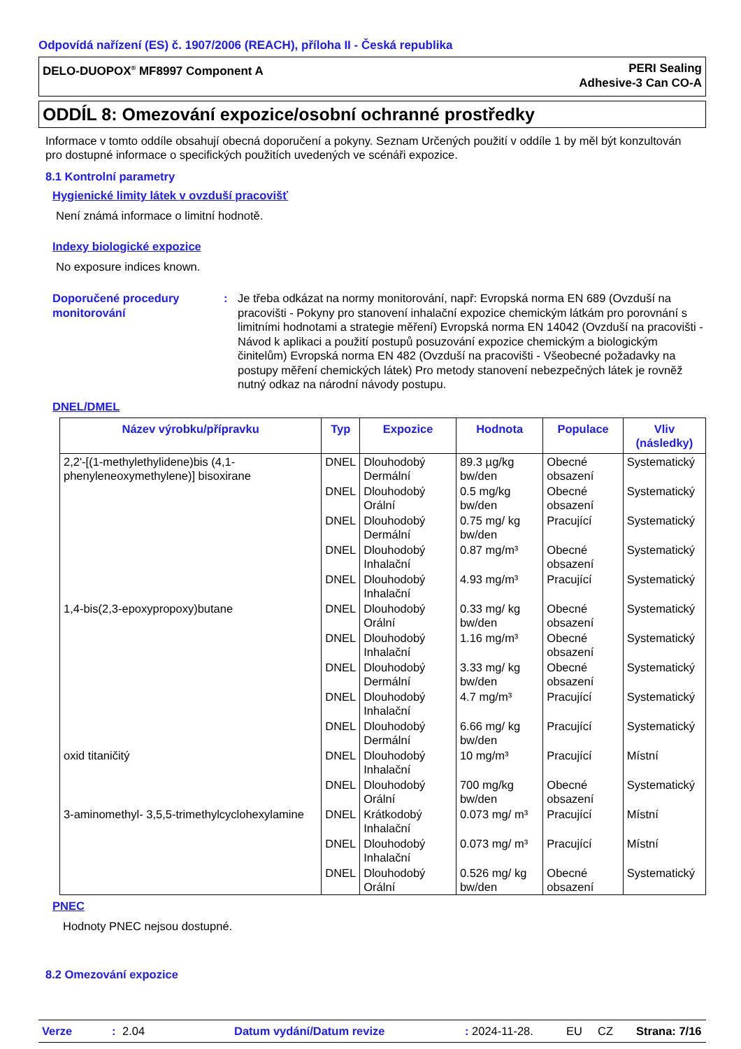Odpovídá nařízení (ES) č. 1907/2006 (REACH), příloha II - Česká republika
DELO-DUOPOX<sup>®</sup> MF8997 Component A PERI Sealing
Adhesive-3 Can CO-A
ODDÍL 8: Omezování expozice/osobní ochranné prostředky
Informace v tomto oddíle obsahují obecná doporučení a pokyny. Seznam Určených použití v oddíle 1 by měl být konzultován pro dostupné informace o specifických použitích uvedených ve scénáři expozice.
8.1 Kontrolní parametry
Hygienické limity látek v ovzduší pracovišť
Není známá informace o limitní hodnotě.
Indexy biologické expozice
No exposure indices known.
Doporučené procedury monitorování
: Je třeba odkázat na normy monitorování, např: Evropská norma EN 689 (Ovzduší na pracovišti - Pokyny pro stanovení inhalační expozice chemickým látkám pro porovnání s limitními hodnotami a strategie měření) Evropská norma EN 14042 (Ovzduší na pracovišti - Návod k aplikaci a použití postupů posuzování expozice chemickým a biologickým činitelům) Evropská norma EN 482 (Ovzduší na pracovišti - Všeobecné požadavky na postupy měření chemických látek) Pro metody stanovení nebezpečných látek je rovněž nutný odkaz na národní návody postupu.
DNEL/DMEL
| Název výrobku/přípravku | Typ | Expozice | Hodnota | Populace | Vliv (následky) |
| --- | --- | --- | --- | --- | --- |
| 2,2'-[(1-methylethylidene)bis (4,1-phenyleneoxymethylene)] bisoxirane | DNEL | Dlouhodobý Dermální | 89.3 µg/kg bw/den | Obecné obsazení | Systematický |
| | DNEL | Dlouhodobý Orální | 0.5 mg/kg bw/den | Obecné obsazení | Systematický |
| | DNEL | Dlouhodobý Dermální | 0.75 mg/ kg bw/den | Pracující | Systematický |
| | DNEL | Dlouhodobý Inhalační | 0.87 mg/m³ | Obecné obsazení | Systematický |
| | DNEL | Dlouhodobý Inhalační | 4.93 mg/m³ | Pracující | Systematický |
| 1,4-bis(2,3-epoxypropoxy)butane | DNEL | Dlouhodobý Orální | 0.33 mg/ kg bw/den | Obecné obsazení | Systematický |
| | DNEL | Dlouhodobý Inhalační | 1.16 mg/m³ | Obecné obsazení | Systematický |
| | DNEL | Dlouhodobý Dermální | 3.33 mg/ kg bw/den | Obecné obsazení | Systematický |
| | DNEL | Dlouhodobý Inhalační | 4.7 mg/m³ | Pracující | Systematický |
| | DNEL | Dlouhodobý Dermální | 6.66 mg/ kg bw/den | Pracující | Systematický |
| oxid titaničitý | DNEL | Dlouhodobý Inhalační | 10 mg/m³ | Pracující | Místní |
| | DNEL | Dlouhodobý Orální | 700 mg/kg bw/den | Obecné obsazení | Systematický |
| 3-aminomethyl- 3,5,5-trimethylcyclohexylamine | DNEL | Krátkodobý Inhalační | 0.073 mg/ m³ | Pracující | Místní |
| | DNEL | Dlouhodobý Inhalační | 0.073 mg/ m³ | Pracující | Místní |
| | DNEL | Dlouhodobý Orální | 0.526 mg/ kg bw/den | Obecné obsazení | Systematický |
PNEC
Hodnoty PNEC nejsou dostupné.
8.2 Omezování expozice
Verze: 2.04 Datum vydání/Datum revize: 2024-11-28. EU CZ Strana: 7/16